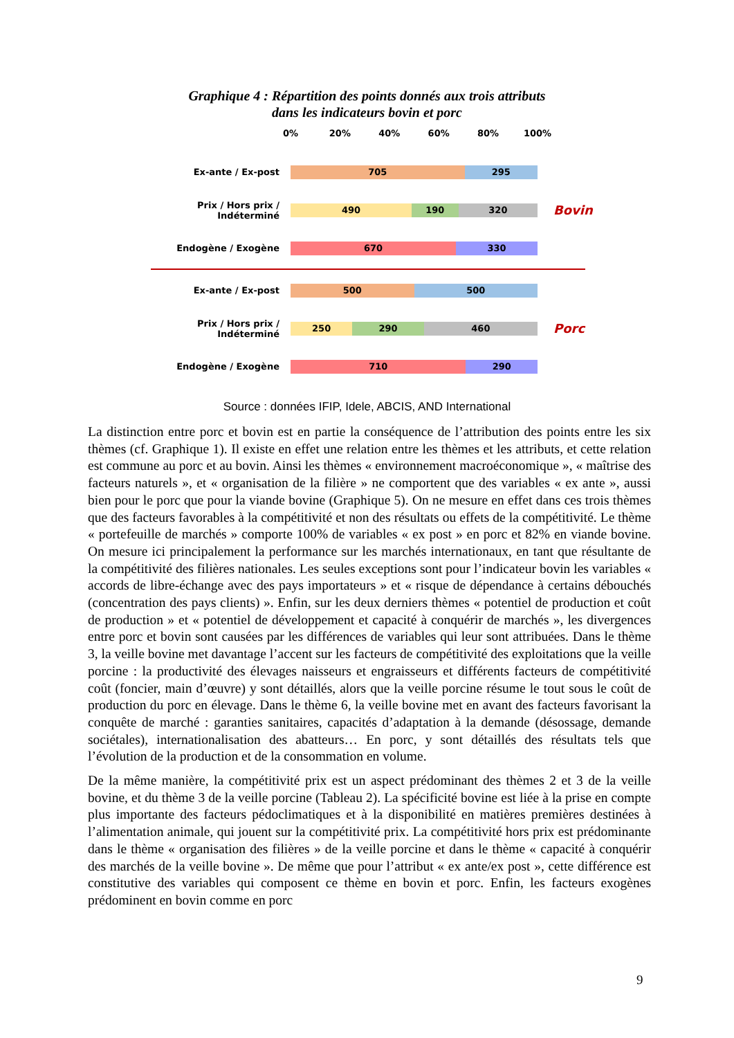Graphique 4 : Répartition des points donnés aux trois attributs
dans les indicateurs bovin et porc
0% 20% 40% 60% 80% 100%
Ex-ante / Ex-post
705 295
Prix / Hors prix / Indéterminé
490 190 320
Bovin
Endogène / Exogène
670 330
Ex-ante / Ex-post
500 500
Prix / Hors prix / Indéterminé
250 290 460
Porc
Endogène / Exogène
710 290
Source : données IFIP, Idele, ABCIS, AND International
La distinction entre porc et bovin est en partie la conséquence de l’attribution des points entre les six thèmes (cf. Graphique 1). Il existe en effet une relation entre les thèmes et les attributs, et cette relation est commune au porc et au bovin. Ainsi les thèmes « environnement macroéconomique », « maîtrise des facteurs naturels », et « organisation de la filière » ne comportent que des variables « ex ante », aussi bien pour le porc que pour la viande bovine (Graphique 5). On ne mesure en effet dans ces trois thèmes que des facteurs favorables à la compétitivité et non des résultats ou effets de la compétitivité. Le thème « portefeuille de marchés » comporte 100% de variables « ex post » en porc et 82% en viande bovine. On mesure ici principalement la performance sur les marchés internationaux, en tant que résultante de la compétitivité des filières nationales. Les seules exceptions sont pour l’indicateur bovin les variables « accords de libre-échange avec des pays importateurs » et « risque de dépendance à certains débouchés (concentration des pays clients) ». Enfin, sur les deux derniers thèmes « potentiel de production et coût de production » et « potentiel de développement et capacité à conquérir de marchés », les divergences entre porc et bovin sont causées par les différences de variables qui leur sont attribuées. Dans le thème 3, la veille bovine met davantage l’accent sur les facteurs de compétitivité des exploitations que la veille porcine : la productivité des élevages naisseurs et engraisseurs et différents facteurs de compétitivité coût (foncier, main d’œuvre) y sont détaillés, alors que la veille porcine résume le tout sous le coût de production du porc en élevage. Dans le thème 6, la veille bovine met en avant des facteurs favorisant la conquête de marché : garanties sanitaires, capacités d’adaptation à la demande (désossage, demande sociétales), internationalisation des abatteurs… En porc, y sont détaillés des résultats tels que l’évolution de la production et de la consommation en volume.
De la même manière, la compétitivité prix est un aspect prédominant des thèmes 2 et 3 de la veille bovine, et du thème 3 de la veille porcine (Tableau 2). La spécificité bovine est liée à la prise en compte plus importante des facteurs pédoclimatiques et à la disponibilité en matières premières destinées à l’alimentation animale, qui jouent sur la compétitivité prix. La compétitivité hors prix est prédominante dans le thème « organisation des filières » de la veille porcine et dans le thème « capacité à conquérir des marchés de la veille bovine ». De même que pour l’attribut « ex ante/ex post », cette différence est constitutive des variables qui composent ce thème en bovin et porc. Enfin, les facteurs exogènes prédominent en bovin comme en porc
9